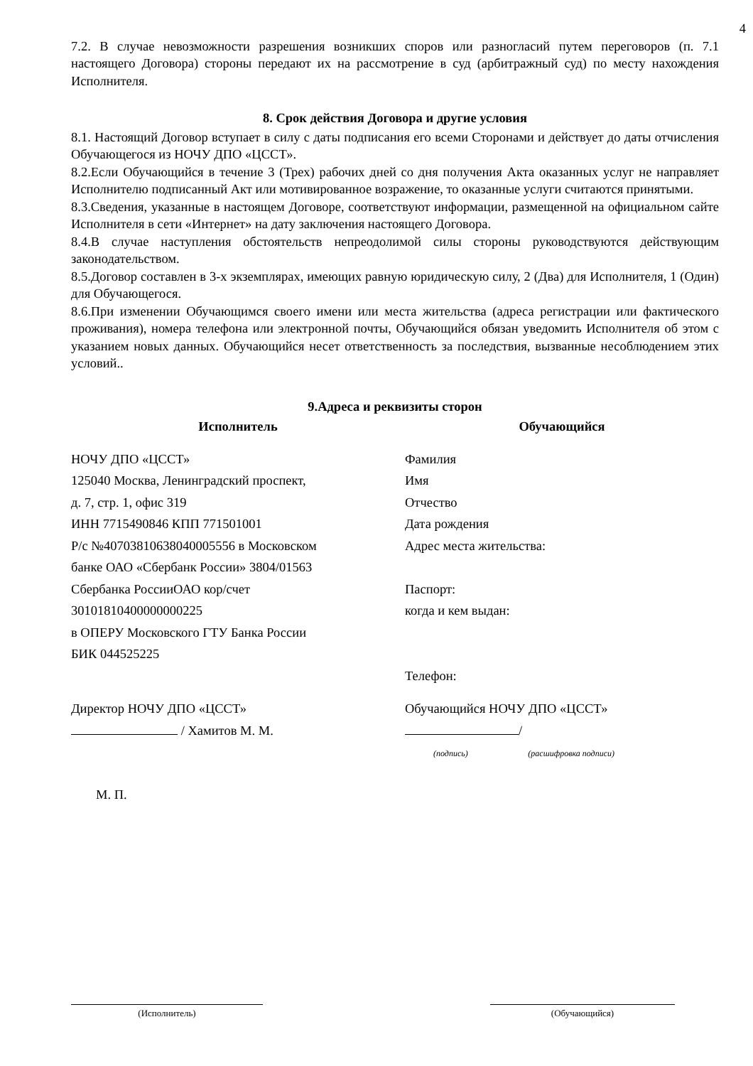4
7.2. В случае невозможности разрешения возникших споров или разногласий путем переговоров (п. 7.1 настоящего Договора) стороны передают их на рассмотрение в суд (арбитражный суд) по месту нахождения Исполнителя.
8. Срок действия Договора и другие условия
8.1. Настоящий Договор вступает в силу с даты подписания его всеми Сторонами и действует до даты отчисления Обучающегося из НОЧУ ДПО «ЦССТ».
8.2.Если Обучающийся в течение 3 (Трех) рабочих дней со дня получения Акта оказанных услуг не направляет Исполнителю подписанный Акт или мотивированное возражение, то оказанные услуги считаются принятыми.
8.3.Сведения, указанные в настоящем Договоре, соответствуют информации, размещенной на официальном сайте Исполнителя в сети «Интернет» на дату заключения настоящего Договора.
8.4.В случае наступления обстоятельств непреодолимой силы стороны руководствуются действующим законодательством.
8.5.Договор составлен в 3-х экземплярах, имеющих равную юридическую силу, 2 (Два) для Исполнителя, 1 (Один) для Обучающегося.
8.6.При изменении Обучающимся своего имени или места жительства (адреса регистрации или фактического проживания), номера телефона или электронной почты, Обучающийся обязан уведомить Исполнителя об этом с указанием новых данных. Обучающийся несет ответственность за последствия, вызванные несоблюдением этих условий..
9.Адреса и реквизиты сторон
Исполнитель
НОЧУ ДПО «ЦССТ»
125040 Москва, Ленинградский проспект,
д. 7, стр. 1, офис 319
ИНН 7715490846 КПП 771501001
Р/с №40703810638040005556 в Московском
банке ОАО «Сбербанк России» 3804/01563
Сбербанка РоссииОАО кор/счет
30101810400000000225
в ОПЕРУ Московского ГТУ Банка России
БИК 044525225
Обучающийся
Фамилия
Имя
Отчество
Дата рождения
Адрес места жительства:
Паспорт:
когда и кем выдан:
Телефон:
Директор НОЧУ ДПО «ЦССТ»
/ Хамитов М. М.
Обучающийся НОЧУ ДПО «ЦССТ»
/
(подпись) (расшифровка подписи)
М. П.
(Исполнитель) (Обучающийся)